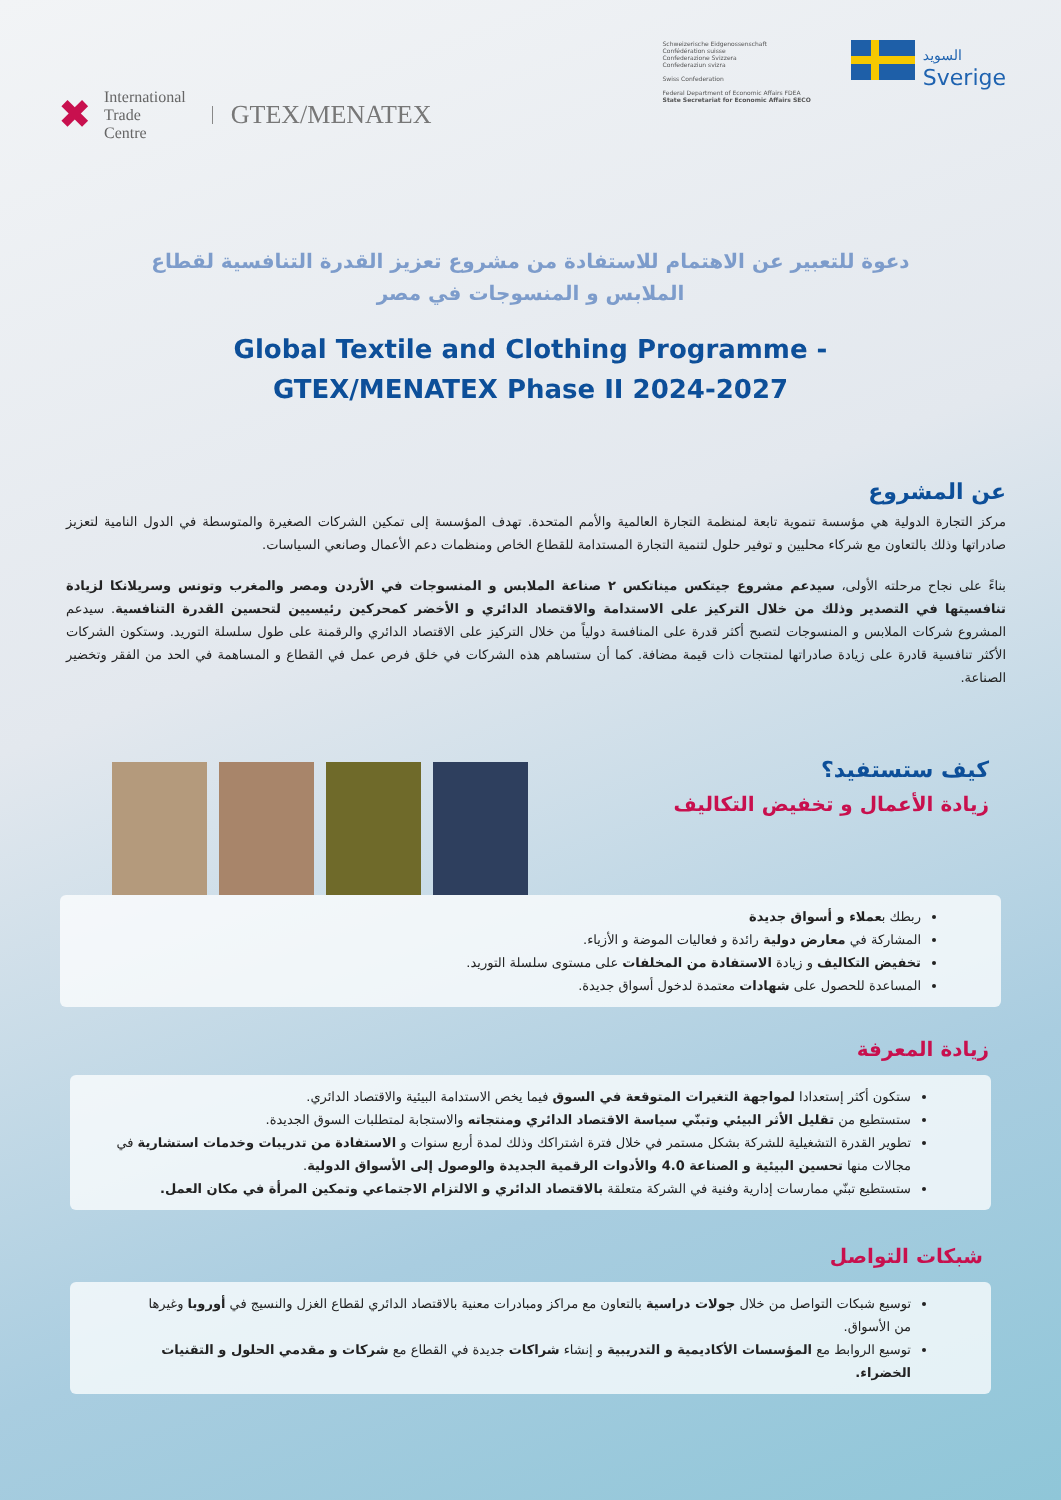✖
International
Trade
Centre
GTEX/MENATEX
Schweizerische Eidgenossenschaft
Confédération suisse
Confederazione Svizzera
Confederaziun svizra
Swiss Confederation
Federal Department of Economic Affairs FDEA
State Secretariat for Economic Affairs SECO
السويد
Sverige
دعوة للتعبير عن الاهتمام للاستفادة من مشروع تعزيز القدرة التنافسية لقطاع الملابس و المنسوجات في مصر
Global Textile and Clothing Programme -
GTEX/MENATEX Phase II 2024-2027
عن المشروع
مركز التجارة الدولية هي مؤسسة تنموية تابعة لمنظمة التجارة العالمية والأمم المتحدة. تهدف المؤسسة إلى تمكين الشركات الصغيرة والمتوسطة في الدول النامية لتعزيز صادراتها وذلك بالتعاون مع شركاء محليين و توفير حلول لتنمية التجارة المستدامة للقطاع الخاص ومنظمات دعم الأعمال وصانعي السياسات.
بناءً على نجاح مرحلته الأولى، سيدعم مشروع جيتكس ميناتكس ٢ صناعة الملابس و المنسوجات في الأردن ومصر والمغرب وتونس وسريلانكا لزيادة تنافسيتها في التصدير وذلك من خلال التركيز على الاستدامة والاقتصاد الدائري و الأخضر كمحركين رئيسيين لتحسين القدرة التنافسية. سيدعم المشروع شركات الملابس و المنسوجات لتصبح أكثر قدرة على المنافسة دولياً من خلال التركيز على الاقتصاد الدائري والرقمنة على طول سلسلة التوريد. وستكون الشركات الأكثر تنافسية قادرة على زيادة صادراتها لمنتجات ذات قيمة مضافة. كما أن ستساهم هذه الشركات في خلق فرص عمل في القطاع و المساهمة في الحد من الفقر وتخضير الصناعة.
كيف ستستفيد؟
زيادة الأعمال و تخفيض التكاليف
ربطك بعملاء و أسواق جديدة
المشاركة في معارض دولية رائدة و فعاليات الموضة و الأزياء.
تخفيض التكاليف و زيادة الاستفادة من المخلفات على مستوى سلسلة التوريد.
المساعدة للحصول على شهادات معتمدة لدخول أسواق جديدة.
زيادة المعرفة
ستكون أكثر إستعدادا لمواجهة التغيرات المتوقعة في السوق فيما يخص الاستدامة البيئية والاقتصاد الدائري.
ستستطيع من تقليل الأثر البيئي وتبنّي سياسة الاقتصاد الدائري ومنتجاته والاستجابة لمتطلبات السوق الجديدة.
تطوير القدرة التشغيلية للشركة بشكل مستمر في خلال فترة اشتراكك وذلك لمدة أربع سنوات و الاستفادة من تدريبات وخدمات استشارية في مجالات منها تحسين البيئية و الصناعة 4.0 والأدوات الرقمية الجديدة والوصول إلى الأسواق الدولية.
ستستطيع تبنّي ممارسات إدارية وفنية في الشركة متعلقة بالاقتصاد الدائري و الالتزام الاجتماعي وتمكين المرأة في مكان العمل.
شبكات التواصل
توسيع شبكات التواصل من خلال جولات دراسية بالتعاون مع مراكز ومبادرات معنية بالاقتصاد الدائري لقطاع الغزل والنسيج في أوروبا وغيرها من الأسواق.
توسيع الروابط مع المؤسسات الأكاديمية و التدريبية و إنشاء شراكات جديدة في القطاع مع شركات و مقدمي الحلول و التقنيات الخضراء.